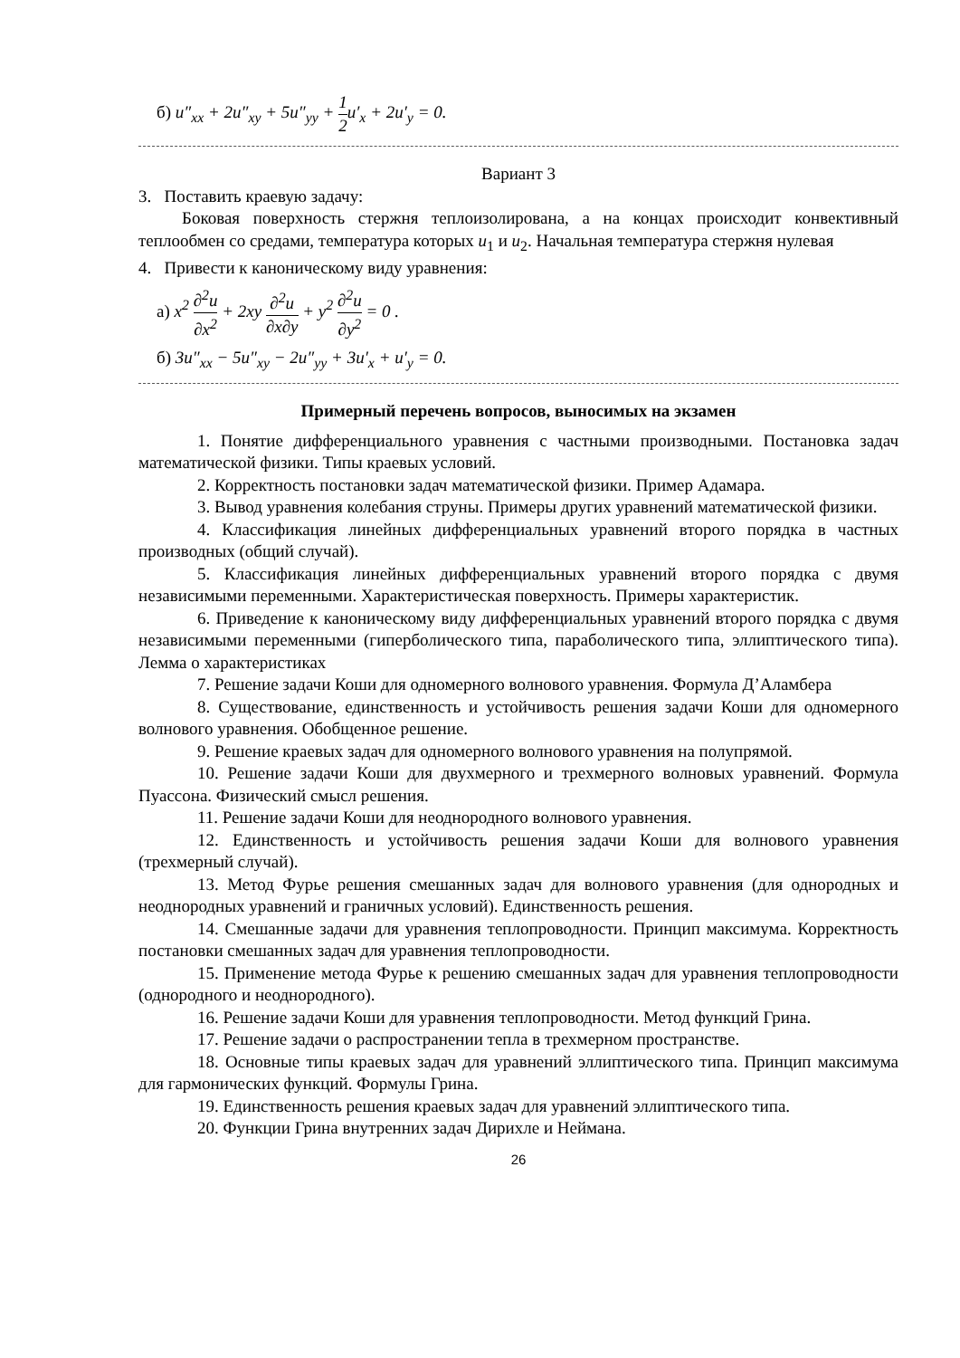б) u″<sub>xx</sub> + 2u″<sub>xy</sub> + 5u″<sub>yy</sub> + 1 2u′<sub>x</sub> + 2u′<sub>y</sub> = 0.
Вариант 3
3. Поставить краевую задачу:
Боковая поверхность стержня теплоизолирована, а на концах происходит конвективный теплообмен со средами, температура которых u<sub>1</sub> и u<sub>2</sub>. Начальная температура стержня нулевая
4. Привести к каноническому виду уравнения:
а) x<sup>2</sup> ∂<sup>2</sup>u ∂x<sup>2</sup> + 2xy ∂<sup>2</sup>u ∂x∂y + y<sup>2</sup> ∂<sup>2</sup>u ∂y<sup>2</sup> = 0 .
б) 3u″<sub>xx</sub> − 5u″<sub>xy</sub> − 2u″<sub>yy</sub> + 3u′<sub>x</sub> + u′<sub>y</sub> = 0.
Примерный перечень вопросов, выносимых на экзамен
1. Понятие дифференциального уравнения с частными производными. Постановка задач математической физики. Типы краевых условий.
2. Корректность постановки задач математической физики. Пример Адамара.
3. Вывод уравнения колебания струны. Примеры других уравнений математической физики.
4. Классификация линейных дифференциальных уравнений второго порядка в частных производных (общий случай).
5. Классификация линейных дифференциальных уравнений второго порядка с двумя независимыми переменными. Характеристическая поверхность. Примеры характеристик.
6. Приведение к каноническому виду дифференциальных уравнений второго порядка с двумя независимыми переменными (гиперболического типа, параболического типа, эллиптического типа). Лемма о характеристиках
7. Решение задачи Коши для одномерного волнового уравнения. Формула Д’Аламбера
8. Существование, единственность и устойчивость решения задачи Коши для одномерного волнового уравнения. Обобщенное решение.
9. Решение краевых задач для одномерного волнового уравнения на полупрямой.
10. Решение задачи Коши для двухмерного и трехмерного волновых уравнений. Формула Пуассона. Физический смысл решения.
11. Решение задачи Коши для неоднородного волнового уравнения.
12. Единственность и устойчивость решения задачи Коши для волнового уравнения (трехмерный случай).
13. Метод Фурье решения смешанных задач для волнового уравнения (для однородных и неоднородных уравнений и граничных условий). Единственность решения.
14. Смешанные задачи для уравнения теплопроводности. Принцип максимума. Корректность постановки смешанных задач для уравнения теплопроводности.
15. Применение метода Фурье к решению смешанных задач для уравнения теплопроводности (однородного и неоднородного).
16. Решение задачи Коши для уравнения теплопроводности. Метод функций Грина.
17. Решение задачи о распространении тепла в трехмерном пространстве.
18. Основные типы краевых задач для уравнений эллиптического типа. Принцип максимума для гармонических функций. Формулы Грина.
19. Единственность решения краевых задач для уравнений эллиптического типа.
20. Функции Грина внутренних задач Дирихле и Неймана.
26